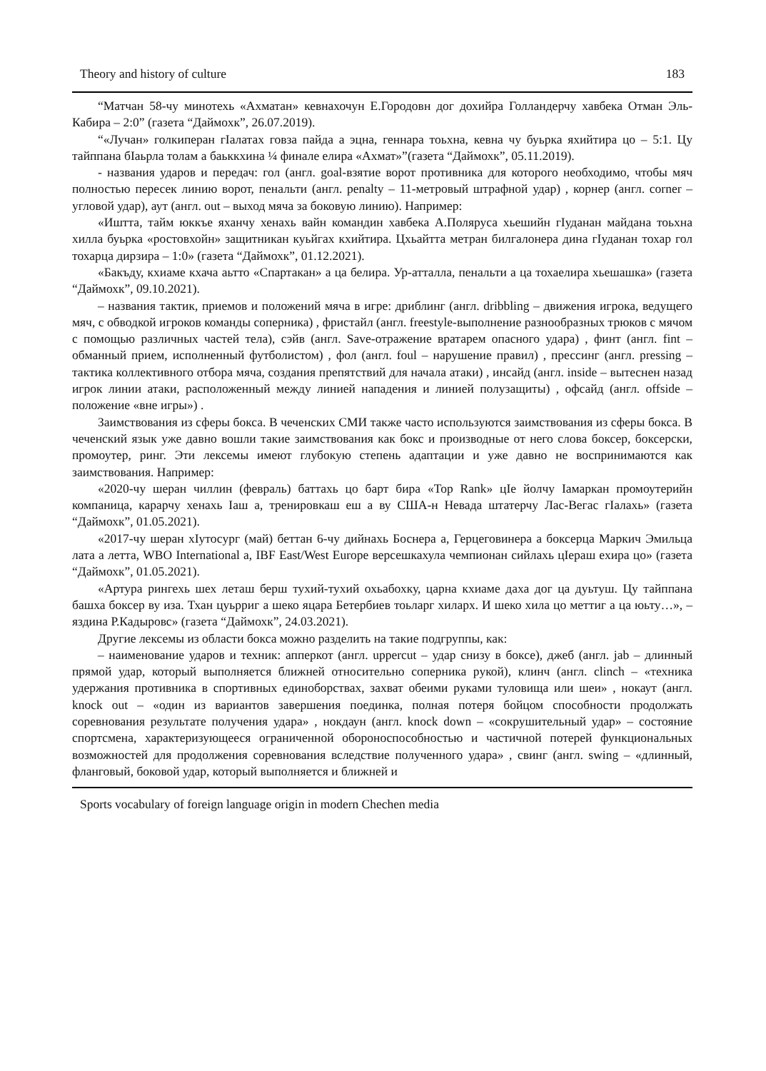Theory and history of culture 183
“Матчан 58-чу минотехь «Ахматан» кевнахочун Е.Городовн дог дохийра Голландерчу хавбека Отман Эль-Кабира – 2:0” (газета “Даймохк”, 26.07.2019).
“«Лучан» голкиперан гIалатах говза пайда а эцна, геннара тоьхна, кевна чу буьрка яхийтира цо – 5:1. Цу тайппана бIаьрла толам а баьккхина ¼ финале елира «Ахмат»”(газета “Даймохк”, 05.11.2019).
- названия ударов и передач: гол (англ. goal-взятие ворот противника для которого необходимо, чтобы мяч полностью пересек линию ворот, пенальти (англ. penalty – 11-метровый штрафной удар) , корнер (англ. corner – угловой удар), аут (англ. out – выход мяча за боковую линию). Например:
«Иштта, тайм юккъе яханчу хенахь вайн командин хавбека А.Поляруса хьешийн гIуданан майдана тоьхна хилла буьрка «ростовхойн» защитникан куьйгах кхийтира. Цхьайтта метран билгалонера дина гIуданан тохар гол тохарца дирзира – 1:0» (газета “Даймохк”, 01.12.2021).
«Бакъду, кхиаме кхача аьтто «Спартакан» а ца белира. Ур-атталла, пенальти а ца тохаелира хьешашка» (газета “Даймохк”, 09.10.2021).
– названия тактик, приемов и положений мяча в игре: дриблинг (англ. dribbling – движения игрока, ведущего мяч, с обводкой игроков команды соперника) , фристайл (англ. freestyle-выполнение разнообразных трюков с мячом с помощью различных частей тела), сэйв (англ. Save-отражение вратарем опасного удара) , финт (англ. fint – обманный прием, исполненный футболистом) , фол (англ. foul – нарушение правил) , прессинг (англ. pressing – тактика коллективного отбора мяча, создания препятствий для начала атаки) , инсайд (англ. inside – вытеснен назад игрок линии атаки, расположенный между линией нападения и линией полузащиты) , офсайд (англ. offside – положение «вне игры») .
Заимствования из сферы бокса. В чеченских СМИ также часто используются заимствования из сферы бокса. В чеченский язык уже давно вошли такие заимствования как бокс и производные от него слова боксер, боксерски, промоутер, ринг. Эти лексемы имеют глубокую степень адаптации и уже давно не воспринимаются как заимствования. Например:
«2020-чу шеран чиллин (февраль) баттахь цо барт бира «Top Rank» цIе йолчу Iамаркан промоутерийн компаница, карарчу хенахь Iаш а, тренировкаш еш а ву США-н Невада штатерчу Лас-Вегас гIалахь» (газета “Даймохк”, 01.05.2021).
«2017-чу шеран хIутосург (май) беттан 6-чу дийнахь Боснера а, Герцеговинера а боксерца Маркич Эмильца лата а летта, WBO International а, IBF East/West Europe версешкахула чемпионан сийлахь цIераш ехира цо» (газета “Даймохк”, 01.05.2021).
«Артура рингехь шех леташ берш тухий-тухий охьабохку, царна кхиаме даха дог ца дуьтуш. Цу тайппана башха боксер ву иза. Тхан цуьрриг а шеко яцара Бетербиев тоьларг хиларх. И шеко хила цо меттиг а ца юьту…», – яздина Р.Кадыровс» (газета “Даймохк”, 24.03.2021).
Другие лексемы из области бокса можно разделить на такие подгруппы, как:
– наименование ударов и техник: апперкот (англ. uppercut – удар снизу в боксе), джеб (англ. jab – длинный прямой удар, который выполняется ближней относительно соперника рукой), клинч (англ. clinch – «техника удержания противника в спортивных единоборствах, захват обеими руками туловища или шеи» , нокаут (англ. knock out – «один из вариантов завершения поединка, полная потеря бойцом способности продолжать соревнования результате получения удара» , нокдаун (англ. knock down – «сокрушительный удар» – состояние спортсмена, характеризующееся ограниченной обороноспособностью и частичной потерей функциональных возможностей для продолжения соревнования вследствие полученного удара» , свинг (англ. swing – «длинный, фланговый, боковой удар, который выполняется и ближней и
Sports vocabulary of foreign language origin in modern Chechen media